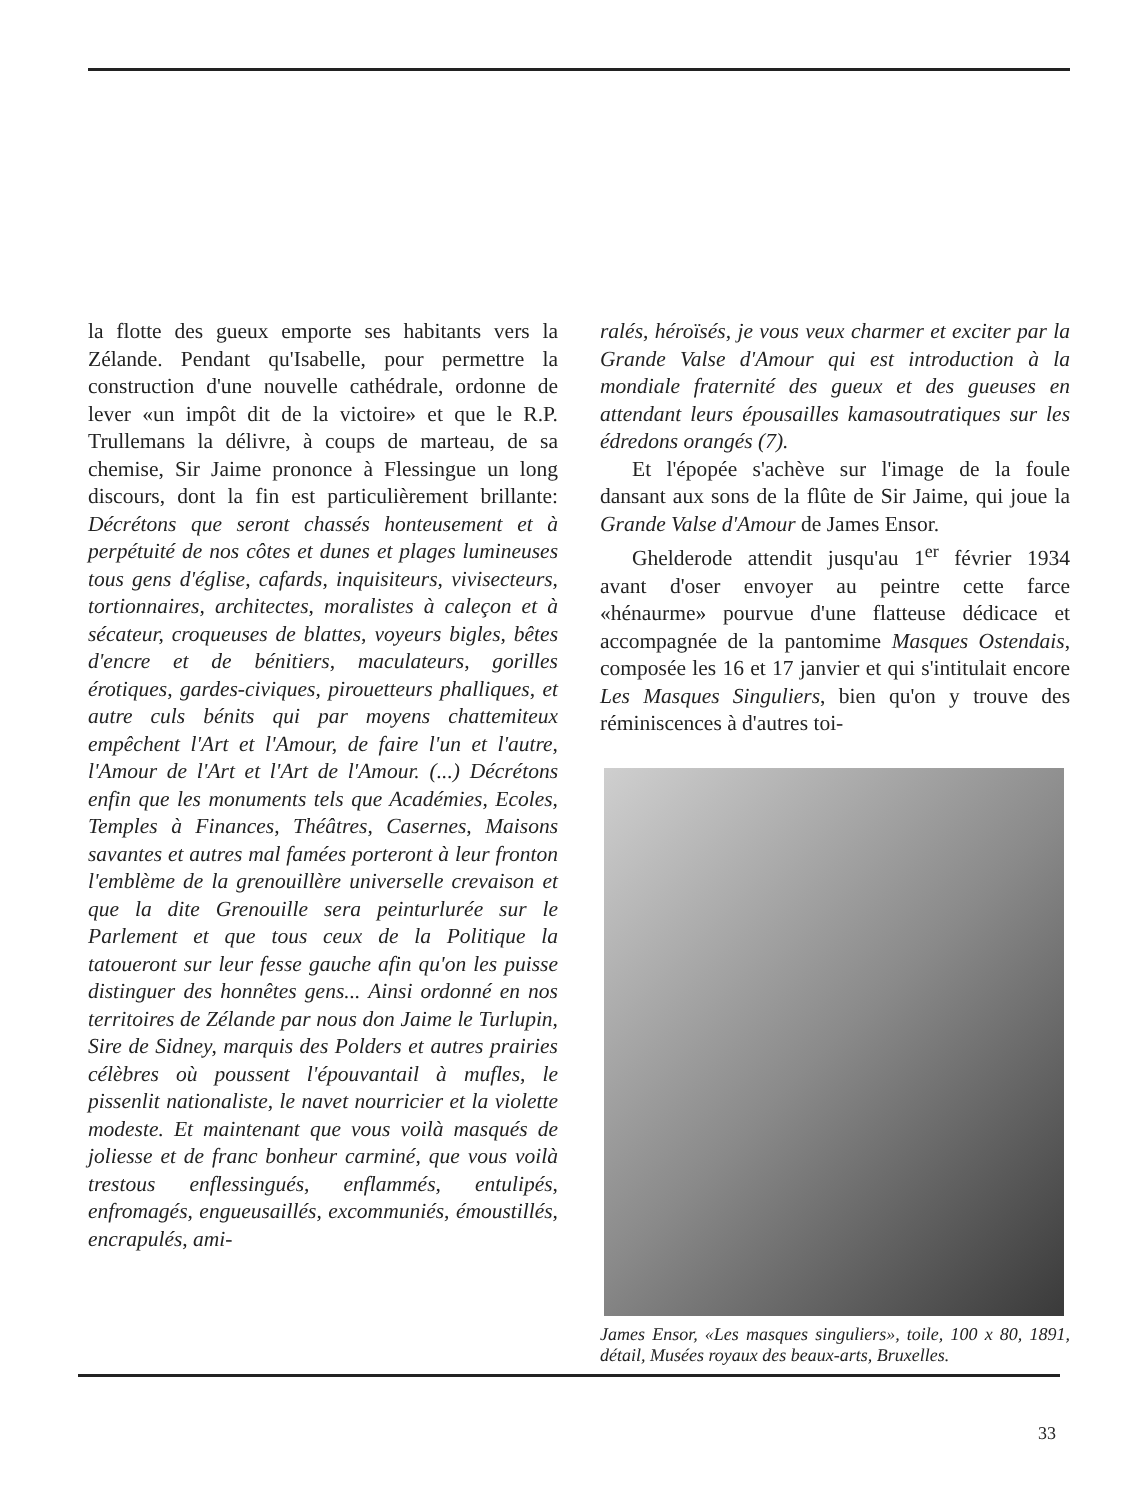la flotte des gueux emporte ses habitants vers la Zélande. Pendant qu'Isabelle, pour permettre la construction d'une nouvelle cathédrale, ordonne de lever «un impôt dit de la victoire» et que le R.P. Trullemans la délivre, à coups de marteau, de sa chemise, Sir Jaime prononce à Flessingue un long discours, dont la fin est particulièrement brillante: Décrétons que seront chassés honteusement et à perpétuité de nos côtes et dunes et plages lumineuses tous gens d'église, cafards, inquisiteurs, vivisecteurs, tortionnaires, architectes, moralistes à caleçon et à sécateur, croqueuses de blattes, voyeurs bigles, bêtes d'encre et de bénitiers, maculateurs, gorilles érotiques, gardes-civiques, pirouetteurs phalliques, et autre culs bénits qui par moyens chattemiteux empêchent l'Art et l'Amour, de faire l'un et l'autre, l'Amour de l'Art et l'Art de l'Amour. (...) Décrétons enfin que les monuments tels que Académies, Ecoles, Temples à Finances, Théâtres, Casernes, Maisons savantes et autres mal famées porteront à leur fronton l'emblème de la grenouillère universelle crevaison et que la dite Grenouille sera peinturlurée sur le Parlement et que tous ceux de la Politique la tatoueront sur leur fesse gauche afin qu'on les puisse distinguer des honnêtes gens... Ainsi ordonné en nos territoires de Zélande par nous don Jaime le Turlupin, Sire de Sidney, marquis des Polders et autres prairies célèbres où poussent l'épouvantail à mufles, le pissenlit nationaliste, le navet nourricier et la violette modeste. Et maintenant que vous voilà masqués de joliesse et de franc bonheur carminé, que vous voilà trestous enflessingués, enflammés, entulipés, enfromagés, engueusaillés, excommuniés, émoustillés, encrapulés, ami-
ralés, héroïsés, je vous veux charmer et exciter par la Grande Valse d'Amour qui est introduction à la mondiale fraternité des gueux et des gueuses en attendant leurs épousailles kamasoutratiques sur les édredons orangés (7).
Et l'épopée s'achève sur l'image de la foule dansant aux sons de la flûte de Sir Jaime, qui joue la Grande Valse d'Amour de James Ensor.
Ghelderode attendit jusqu'au 1<sup>er</sup> février 1934 avant d'oser envoyer au peintre cette farce «hénaurme» pourvue d'une flatteuse dédicace et accompagnée de la pantomime Masques Ostendais, composée les 16 et 17 janvier et qui s'intitulait encore Les Masques Singuliers, bien qu'on y trouve des réminiscences à d'autres toi-
James Ensor, «Les masques singuliers», toile, 100 x 80, 1891, détail, Musées royaux des beaux-arts, Bruxelles.
33